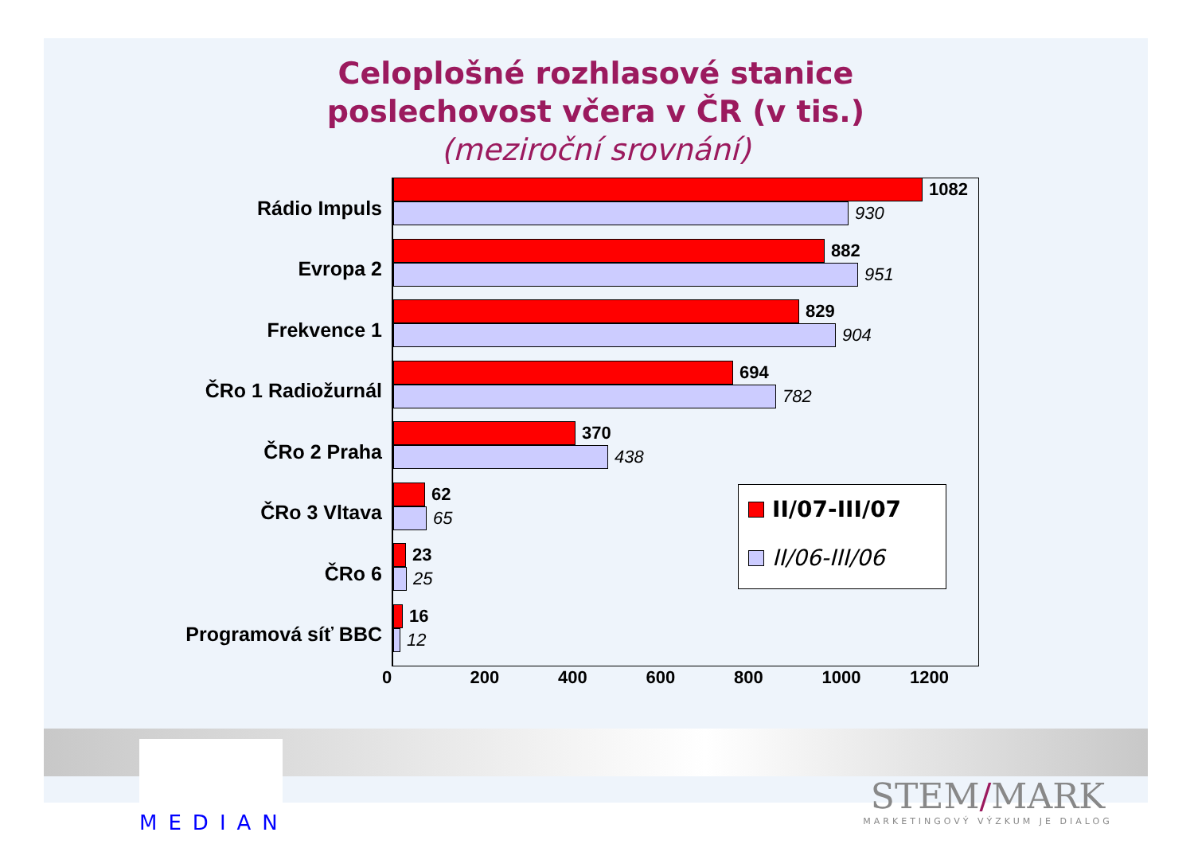Celoplošné rozhlasové stanice
poslechovost včera v ČR (v tis.)
(meziroční srovnání)
Rádio Impuls
1082
930
Evropa 2
882
951
Frekvence 1
829
904
ČRo 1 Radiožurnál
694
782
ČRo 2 Praha
370
438
ČRo 3 Vltava
62
65
ČRo 6
23
25
Programová síť BBC
16
12
0 200 400 600 800 1000 1200
II/07-III/07
II/06-III/06
MEDIAN
STEM/MARK
MARKETINGOVÝ VÝZKUM JE DIALOG